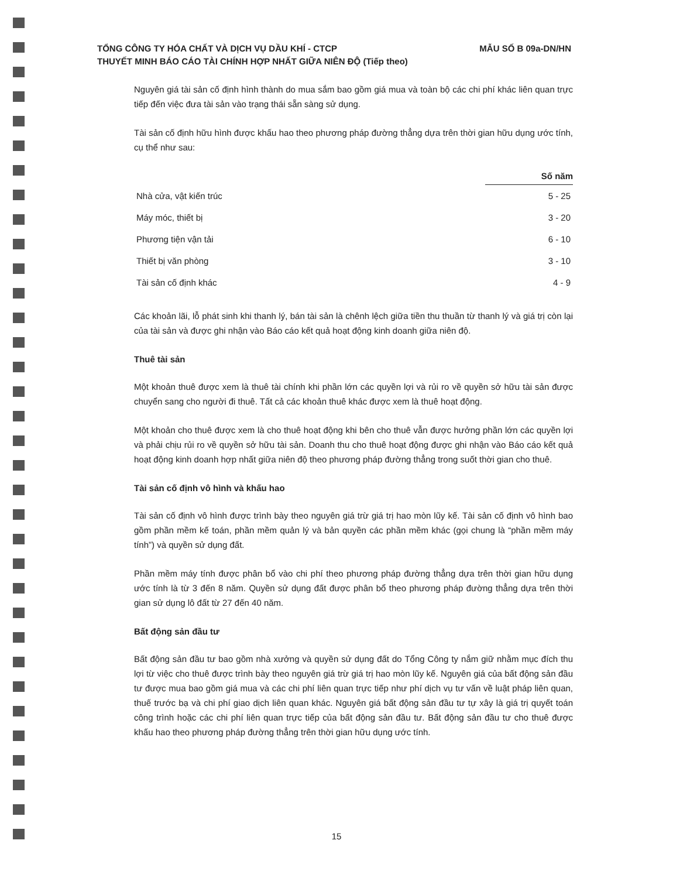MẪU SỐ B 09a-DN/HN TỔNG CÔNG TY HÓA CHẤT VÀ DỊCH VỤ DẦU KHÍ - CTCP
THUYẾT MINH BÁO CÁO TÀI CHÍNH HỢP NHẤT GIỮA NIÊN ĐỘ (Tiếp theo)
Nguyên giá tài sản cố định hình thành do mua sắm bao gồm giá mua và toàn bộ các chi phí khác liên quan trực tiếp đến việc đưa tài sản vào trạng thái sẵn sàng sử dụng.
Tài sản cố định hữu hình được khấu hao theo phương pháp đường thẳng dựa trên thời gian hữu dụng ước tính, cụ thể như sau:
| | Số năm |
| Nhà cửa, vật kiến trúc | 5 - 25 |
| Máy móc, thiết bị | 3 - 20 |
| Phương tiện vận tải | 6 - 10 |
| Thiết bị văn phòng | 3 - 10 |
| Tài sản cố định khác | 4 - 9 |
Các khoản lãi, lỗ phát sinh khi thanh lý, bán tài sản là chênh lệch giữa tiền thu thuần từ thanh lý và giá trị còn lại của tài sản và được ghi nhận vào Báo cáo kết quả hoạt động kinh doanh giữa niên độ.
Thuê tài sản
Một khoản thuê được xem là thuê tài chính khi phần lớn các quyền lợi và rủi ro về quyền sở hữu tài sản được chuyển sang cho người đi thuê. Tất cả các khoản thuê khác được xem là thuê hoạt động.
Một khoản cho thuê được xem là cho thuê hoạt động khi bên cho thuê vẫn được hưởng phần lớn các quyền lợi và phải chịu rủi ro về quyền sở hữu tài sản. Doanh thu cho thuê hoạt động được ghi nhận vào Báo cáo kết quả hoạt động kinh doanh hợp nhất giữa niên độ theo phương pháp đường thẳng trong suốt thời gian cho thuê.
Tài sản cố định vô hình và khấu hao
Tài sản cố định vô hình được trình bày theo nguyên giá trừ giá trị hao mòn lũy kế. Tài sản cố định vô hình bao gồm phần mềm kế toán, phần mềm quản lý và bản quyền các phần mềm khác (gọi chung là “phần mềm máy tính”) và quyền sử dụng đất.
Phần mềm máy tính được phân bổ vào chi phí theo phương pháp đường thẳng dựa trên thời gian hữu dụng ước tính là từ 3 đến 8 năm. Quyền sử dụng đất được phân bổ theo phương pháp đường thẳng dựa trên thời gian sử dụng lô đất từ 27 đến 40 năm.
Bất động sản đầu tư
Bất động sản đầu tư bao gồm nhà xưởng và quyền sử dụng đất do Tổng Công ty nắm giữ nhằm mục đích thu lợi từ việc cho thuê được trình bày theo nguyên giá trừ giá trị hao mòn lũy kế. Nguyên giá của bất động sản đầu tư được mua bao gồm giá mua và các chi phí liên quan trực tiếp như phí dịch vụ tư vấn về luật pháp liên quan, thuế trước bạ và chi phí giao dịch liên quan khác. Nguyên giá bất động sản đầu tư tự xây là giá trị quyết toán công trình hoặc các chi phí liên quan trực tiếp của bất động sản đầu tư. Bất động sản đầu tư cho thuê được khấu hao theo phương pháp đường thẳng trên thời gian hữu dụng ước tính.
15